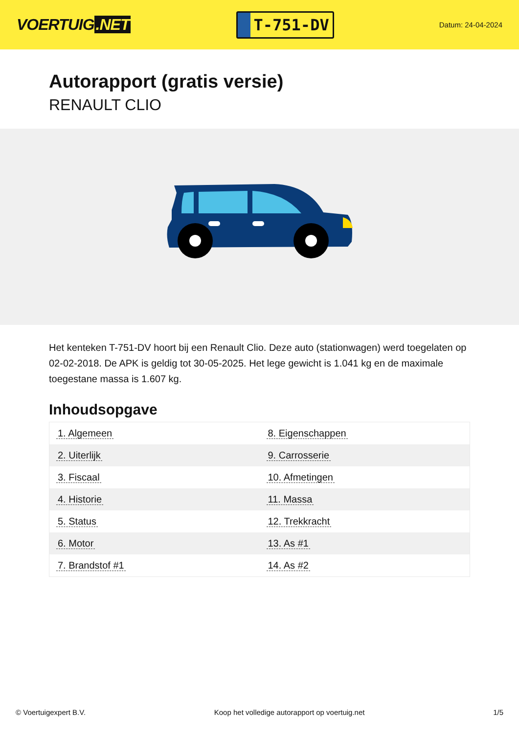VOERTUIG.NET
T-751-DV
Datum: 24-04-2024
Autorapport (gratis versie)
RENAULT CLIO
Het kenteken T-751-DV hoort bij een Renault Clio. Deze auto (stationwagen) werd toegelaten op 02-02-2018. De APK is geldig tot 30-05-2025. Het lege gewicht is 1.041 kg en de maximale toegestane massa is 1.607 kg.
Inhoudsopgave
| 1. Algemeen | 8. Eigenschappen |
| 2. Uiterlijk | 9. Carrosserie |
| 3. Fiscaal | 10. Afmetingen |
| 4. Historie | 11. Massa |
| 5. Status | 12. Trekkracht |
| 6. Motor | 13. As #1 |
| 7. Brandstof #1 | 14. As #2 |
© Voertuigexpert B.V. Koop het volledige autorapport op voertuig.net 1/5